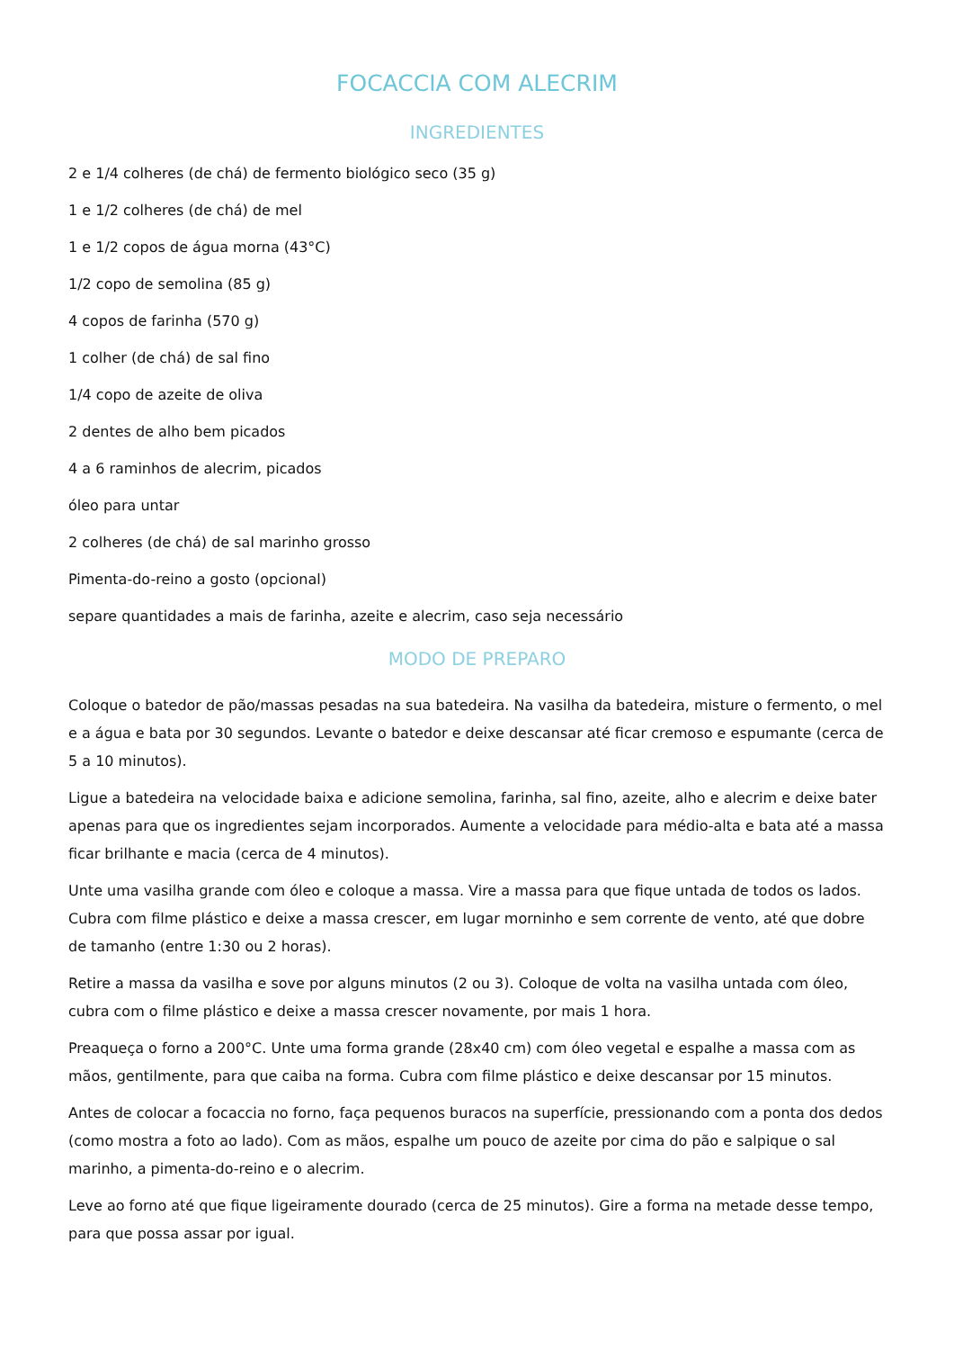FOCACCIA COM ALECRIM
INGREDIENTES
2 e 1/4 colheres (de chá) de fermento biológico seco (35 g)
1 e 1/2 colheres (de chá) de mel
1 e 1/2 copos de água morna (43°C)
1/2 copo de semolina (85 g)
4 copos de farinha (570 g)
1 colher (de chá) de sal fino
1/4 copo de azeite de oliva
2 dentes de alho bem picados
4 a 6 raminhos de alecrim, picados
óleo para untar
2 colheres (de chá) de sal marinho grosso
Pimenta-do-reino a gosto (opcional)
separe quantidades a mais de farinha, azeite e alecrim, caso seja necessário
MODO DE PREPARO
Coloque o batedor de pão/massas pesadas na sua batedeira. Na vasilha da batedeira, misture o fermento, o mel e a água e bata por 30 segundos. Levante o batedor e deixe descansar até ficar cremoso e espumante (cerca de 5 a 10 minutos).
Ligue a batedeira na velocidade baixa e adicione semolina, farinha, sal fino, azeite, alho e alecrim e deixe bater apenas para que os ingredientes sejam incorporados. Aumente a velocidade para médio-alta e bata até a massa ficar brilhante e macia (cerca de 4 minutos).
Unte uma vasilha grande com óleo e coloque a massa. Vire a massa para que fique untada de todos os lados. Cubra com filme plástico e deixe a massa crescer, em lugar morninho e sem corrente de vento, até que dobre de tamanho (entre 1:30 ou 2 horas).
Retire a massa da vasilha e sove por alguns minutos (2 ou 3). Coloque de volta na vasilha untada com óleo, cubra com o filme plástico e deixe a massa crescer novamente, por mais 1 hora.
Preaqueça o forno a 200°C. Unte uma forma grande (28x40 cm) com óleo vegetal e espalhe a massa com as mãos, gentilmente, para que caiba na forma. Cubra com filme plástico e deixe descansar por 15 minutos.
Antes de colocar a focaccia no forno, faça pequenos buracos na superfície, pressionando com a ponta dos dedos (como mostra a foto ao lado). Com as mãos, espalhe um pouco de azeite por cima do pão e salpique o sal marinho, a pimenta-do-reino e o alecrim.
Leve ao forno até que fique ligeiramente dourado (cerca de 25 minutos). Gire a forma na metade desse tempo, para que possa assar por igual.